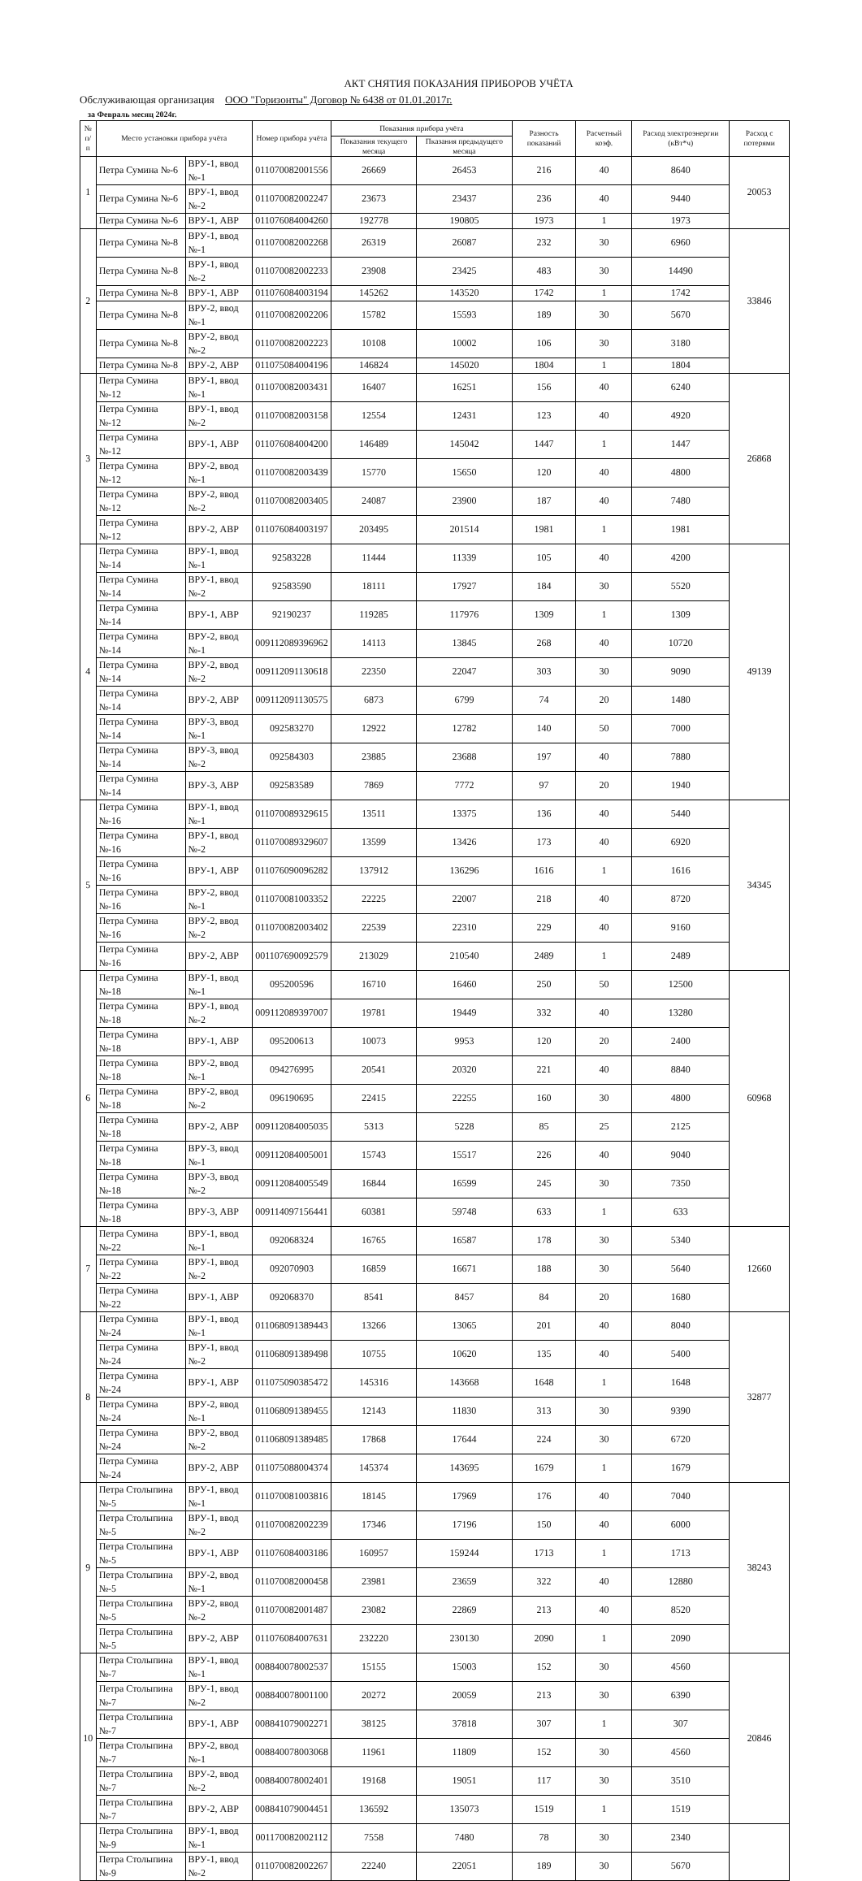АКТ СНЯТИЯ ПОКАЗАНИЯ ПРИБОРОВ УЧЁТА
Обслуживающая организация ООО "Горизонты" Договор № 6438 от 01.01.2017г.
за Февраль месяц 2024г.
| № п/п | Место установки прибора учёта | | Номер прибора учёта | Показания прибора учёта | | Разность показаний | Расчетный коэф. | Расход электроэнергии (кВт*ч) | Расход с потерями |
| --- | --- | --- | --- | --- | --- | --- | --- | --- | --- |
| | | | | Показания текущего месяца | Пказания предыдущего месяца | | | | |
| 1 | Петра Сумина №-6 | ВРУ-1, ввод №-1 | 011070082001556 | 26669 | 26453 | 216 | 40 | 8640 | 20053 |
| | Петра Сумина №-6 | ВРУ-1, ввод №-2 | 011070082002247 | 23673 | 23437 | 236 | 40 | 9440 | |
| | Петра Сумина №-6 | ВРУ-1, АВР | 011076084004260 | 192778 | 190805 | 1973 | 1 | 1973 | |
| 2 | Петра Сумина №-8 | ВРУ-1, ввод №-1 | 011070082002268 | 26319 | 26087 | 232 | 30 | 6960 | 33846 |
| | Петра Сумина №-8 | ВРУ-1, ввод №-2 | 011070082002233 | 23908 | 23425 | 483 | 30 | 14490 | |
| | Петра Сумина №-8 | ВРУ-1, АВР | 011076084003194 | 145262 | 143520 | 1742 | 1 | 1742 | |
| | Петра Сумина №-8 | ВРУ-2, ввод №-1 | 011070082002206 | 15782 | 15593 | 189 | 30 | 5670 | |
| | Петра Сумина №-8 | ВРУ-2, ввод №-2 | 011070082002223 | 10108 | 10002 | 106 | 30 | 3180 | |
| | Петра Сумина №-8 | ВРУ-2, АВР | 011075084004196 | 146824 | 145020 | 1804 | 1 | 1804 | |
| 3 | Петра Сумина №-12 | ВРУ-1, ввод №-1 | 011070082003431 | 16407 | 16251 | 156 | 40 | 6240 | 26868 |
| | Петра Сумина №-12 | ВРУ-1, ввод №-2 | 011070082003158 | 12554 | 12431 | 123 | 40 | 4920 | |
| | Петра Сумина №-12 | ВРУ-1, АВР | 011076084004200 | 146489 | 145042 | 1447 | 1 | 1447 | |
| | Петра Сумина №-12 | ВРУ-2, ввод №-1 | 011070082003439 | 15770 | 15650 | 120 | 40 | 4800 | |
| | Петра Сумина №-12 | ВРУ-2, ввод №-2 | 011070082003405 | 24087 | 23900 | 187 | 40 | 7480 | |
| | Петра Сумина №-12 | ВРУ-2, АВР | 011076084003197 | 203495 | 201514 | 1981 | 1 | 1981 | |
| 4 | Петра Сумина №-14 | ВРУ-1, ввод №-1 | 92583228 | 11444 | 11339 | 105 | 40 | 4200 | 49139 |
| | Петра Сумина №-14 | ВРУ-1, ввод №-2 | 92583590 | 18111 | 17927 | 184 | 30 | 5520 | |
| | Петра Сумина №-14 | ВРУ-1, АВР | 92190237 | 119285 | 117976 | 1309 | 1 | 1309 | |
| | Петра Сумина №-14 | ВРУ-2, ввод №-1 | 009112089396962 | 14113 | 13845 | 268 | 40 | 10720 | |
| | Петра Сумина №-14 | ВРУ-2, ввод №-2 | 009112091130618 | 22350 | 22047 | 303 | 30 | 9090 | |
| | Петра Сумина №-14 | ВРУ-2, АВР | 009112091130575 | 6873 | 6799 | 74 | 20 | 1480 | |
| | Петра Сумина №-14 | ВРУ-3, ввод №-1 | 092583270 | 12922 | 12782 | 140 | 50 | 7000 | |
| | Петра Сумина №-14 | ВРУ-3, ввод №-2 | 092584303 | 23885 | 23688 | 197 | 40 | 7880 | |
| | Петра Сумина №-14 | ВРУ-3, АВР | 092583589 | 7869 | 7772 | 97 | 20 | 1940 | |
| 5 | Петра Сумина №-16 | ВРУ-1, ввод №-1 | 011070089329615 | 13511 | 13375 | 136 | 40 | 5440 | 34345 |
| | Петра Сумина №-16 | ВРУ-1, ввод №-2 | 011070089329607 | 13599 | 13426 | 173 | 40 | 6920 | |
| | Петра Сумина №-16 | ВРУ-1, АВР | 011076090096282 | 137912 | 136296 | 1616 | 1 | 1616 | |
| | Петра Сумина №-16 | ВРУ-2, ввод №-1 | 011070081003352 | 22225 | 22007 | 218 | 40 | 8720 | |
| | Петра Сумина №-16 | ВРУ-2, ввод №-2 | 011070082003402 | 22539 | 22310 | 229 | 40 | 9160 | |
| | Петра Сумина №-16 | ВРУ-2, АВР | 001107690092579 | 213029 | 210540 | 2489 | 1 | 2489 | |
| 6 | Петра Сумина №-18 | ВРУ-1, ввод №-1 | 095200596 | 16710 | 16460 | 250 | 50 | 12500 | 60968 |
| | Петра Сумина №-18 | ВРУ-1, ввод №-2 | 009112089397007 | 19781 | 19449 | 332 | 40 | 13280 | |
| | Петра Сумина №-18 | ВРУ-1, АВР | 095200613 | 10073 | 9953 | 120 | 20 | 2400 | |
| | Петра Сумина №-18 | ВРУ-2, ввод №-1 | 094276995 | 20541 | 20320 | 221 | 40 | 8840 | |
| | Петра Сумина №-18 | ВРУ-2, ввод №-2 | 096190695 | 22415 | 22255 | 160 | 30 | 4800 | |
| | Петра Сумина №-18 | ВРУ-2, АВР | 009112084005035 | 5313 | 5228 | 85 | 25 | 2125 | |
| | Петра Сумина №-18 | ВРУ-3, ввод №-1 | 009112084005001 | 15743 | 15517 | 226 | 40 | 9040 | |
| | Петра Сумина №-18 | ВРУ-3, ввод №-2 | 009112084005549 | 16844 | 16599 | 245 | 30 | 7350 | |
| | Петра Сумина №-18 | ВРУ-3, АВР | 009114097156441 | 60381 | 59748 | 633 | 1 | 633 | |
| 7 | Петра Сумина №-22 | ВРУ-1, ввод №-1 | 092068324 | 16765 | 16587 | 178 | 30 | 5340 | 12660 |
| | Петра Сумина №-22 | ВРУ-1, ввод №-2 | 092070903 | 16859 | 16671 | 188 | 30 | 5640 | |
| | Петра Сумина №-22 | ВРУ-1, АВР | 092068370 | 8541 | 8457 | 84 | 20 | 1680 | |
| 8 | Петра Сумина №-24 | ВРУ-1, ввод №-1 | 011068091389443 | 13266 | 13065 | 201 | 40 | 8040 | 32877 |
| | Петра Сумина №-24 | ВРУ-1, ввод №-2 | 011068091389498 | 10755 | 10620 | 135 | 40 | 5400 | |
| | Петра Сумина №-24 | ВРУ-1, АВР | 011075090385472 | 145316 | 143668 | 1648 | 1 | 1648 | |
| | Петра Сумина №-24 | ВРУ-2, ввод №-1 | 011068091389455 | 12143 | 11830 | 313 | 30 | 9390 | |
| | Петра Сумина №-24 | ВРУ-2, ввод №-2 | 011068091389485 | 17868 | 17644 | 224 | 30 | 6720 | |
| | Петра Сумина №-24 | ВРУ-2, АВР | 011075088004374 | 145374 | 143695 | 1679 | 1 | 1679 | |
| 9 | Петра Столыпина №-5 | ВРУ-1, ввод №-1 | 011070081003816 | 18145 | 17969 | 176 | 40 | 7040 | 38243 |
| | Петра Столыпина №-5 | ВРУ-1, ввод №-2 | 011070082002239 | 17346 | 17196 | 150 | 40 | 6000 | |
| | Петра Столыпина №-5 | ВРУ-1, АВР | 011076084003186 | 160957 | 159244 | 1713 | 1 | 1713 | |
| | Петра Столыпина №-5 | ВРУ-2, ввод №-1 | 011070082000458 | 23981 | 23659 | 322 | 40 | 12880 | |
| | Петра Столыпина №-5 | ВРУ-2, ввод №-2 | 011070082001487 | 23082 | 22869 | 213 | 40 | 8520 | |
| | Петра Столыпина №-5 | ВРУ-2, АВР | 011076084007631 | 232220 | 230130 | 2090 | 1 | 2090 | |
| 10 | Петра Столыпина №-7 | ВРУ-1, ввод №-1 | 008840078002537 | 15155 | 15003 | 152 | 30 | 4560 | 20846 |
| | Петра Столыпина №-7 | ВРУ-1, ввод №-2 | 008840078001100 | 20272 | 20059 | 213 | 30 | 6390 | |
| | Петра Столыпина №-7 | ВРУ-1, АВР | 008841079002271 | 38125 | 37818 | 307 | 1 | 307 | |
| | Петра Столыпина №-7 | ВРУ-2, ввод №-1 | 008840078003068 | 11961 | 11809 | 152 | 30 | 4560 | |
| | Петра Столыпина №-7 | ВРУ-2, ввод №-2 | 008840078002401 | 19168 | 19051 | 117 | 30 | 3510 | |
| | Петра Столыпина №-7 | ВРУ-2, АВР | 008841079004451 | 136592 | 135073 | 1519 | 1 | 1519 | |
| | Петра Столыпина №-9 | ВРУ-1, ввод №-1 | 001170082002112 | 7558 | 7480 | 78 | 30 | 2340 | |
| | Петра Столыпина №-9 | ВРУ-1, ввод №-2 | 011070082002267 | 22240 | 22051 | 189 | 30 | 5670 | |